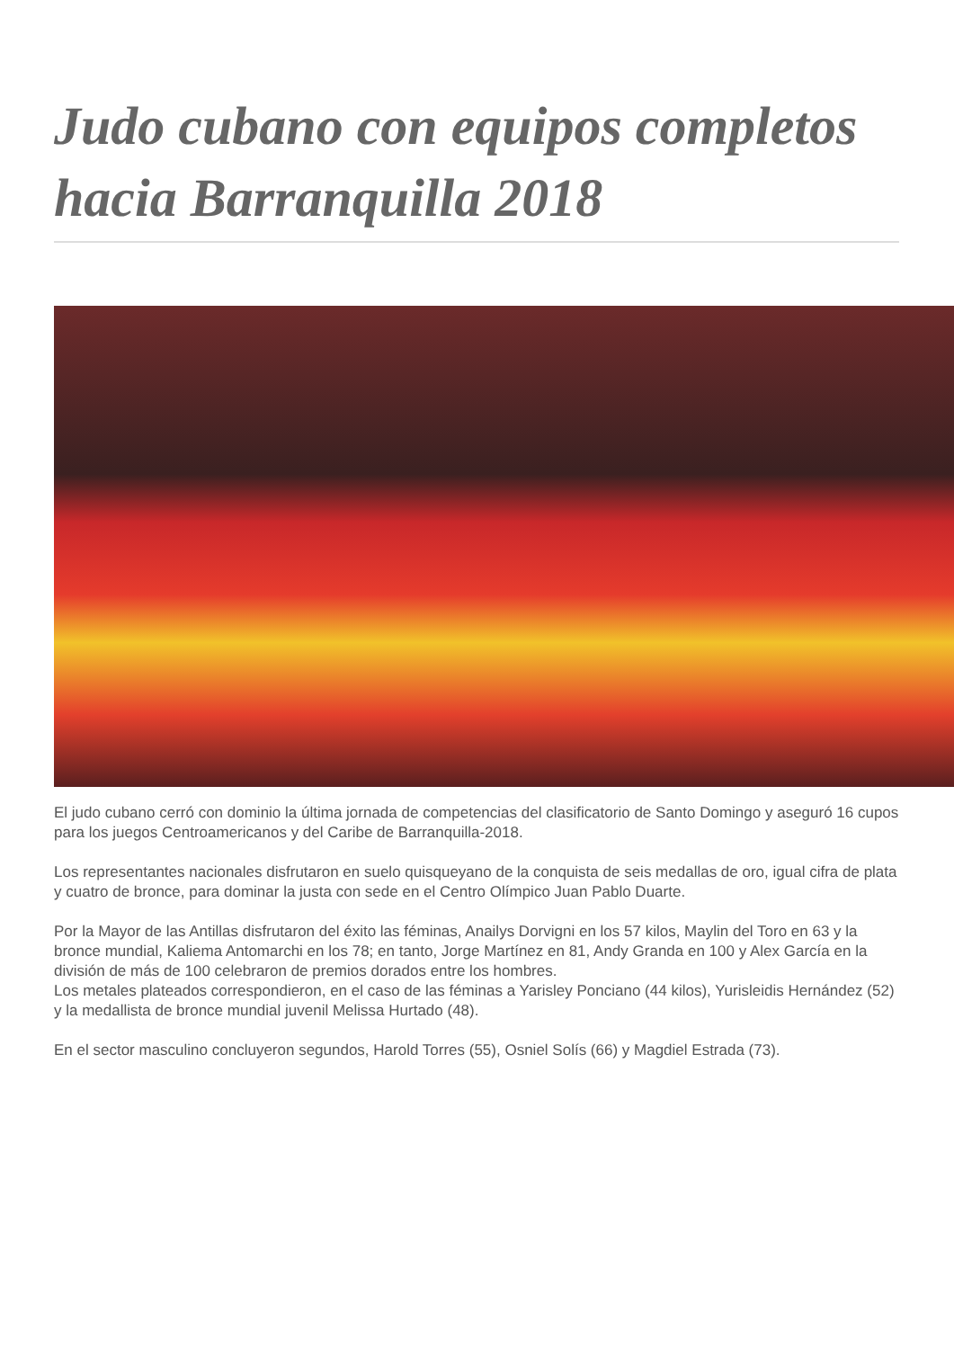Judo cubano con equipos completos hacia Barranquilla 2018
El judo cubano cerró con dominio la última jornada de competencias del clasificatorio de Santo Domingo y aseguró 16 cupos para los juegos Centroamericanos y del Caribe de Barranquilla-2018.
Los representantes nacionales disfrutaron en suelo quisqueyano de la conquista de seis medallas de oro, igual cifra de plata y cuatro de bronce, para dominar la justa con sede en el Centro Olímpico Juan Pablo Duarte.
Por la Mayor de las Antillas disfrutaron del éxito las féminas, Anailys Dorvigni en los 57 kilos, Maylin del Toro en 63 y la bronce mundial, Kaliema Antomarchi en los 78; en tanto, Jorge Martínez en 81, Andy Granda en 100 y Alex García en la división de más de 100 celebraron de premios dorados entre los hombres.
Los metales plateados correspondieron, en el caso de las féminas a Yarisley Ponciano (44 kilos), Yurisleidis Hernández (52) y la medallista de bronce mundial juvenil Melissa Hurtado (48).
En el sector masculino concluyeron segundos, Harold Torres (55), Osniel Solís (66) y Magdiel Estrada (73).